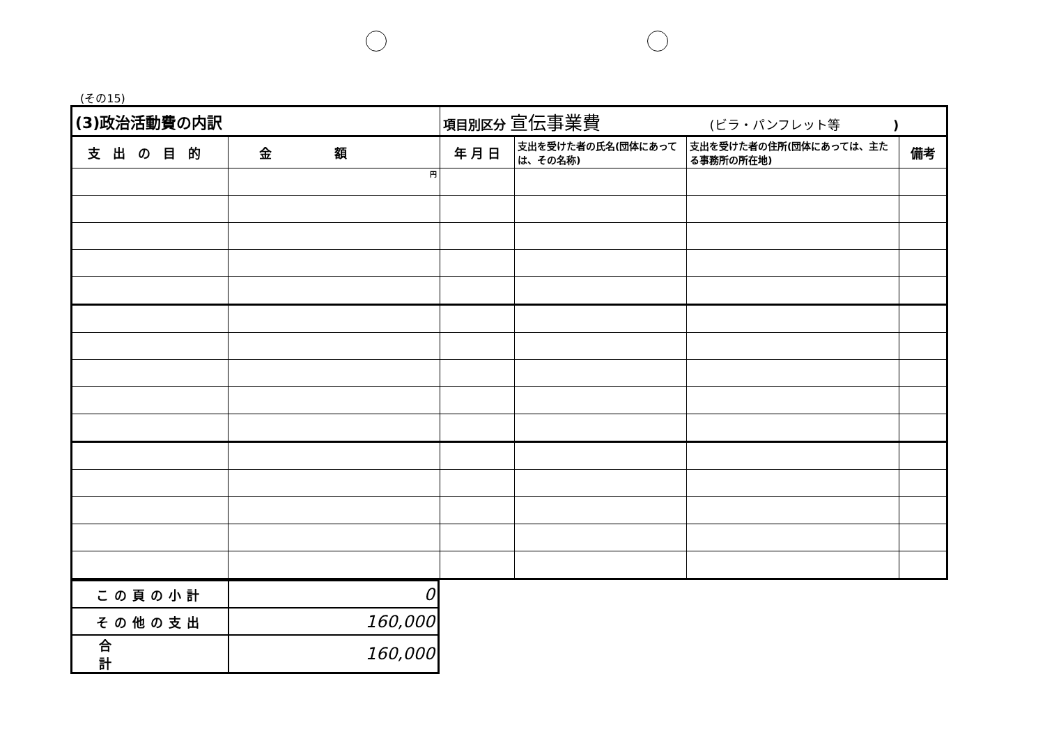(その15)
| (3)政治活動費の内訳 | | 項目別区分 宣伝事業費 (ビラ・パンフレット等 ) | | | |
| 支出の目的 | 金額 | 年 月 日 | 支出を受けた者の氏名(団体にあっては、その名称) | 支出を受けた者の住所(団体にあっては、主たる事務所の所在地) | 備考 |
| | 円 | | | | |
| この頁の小計 | 0 |
| その他の支出 | 160,000 |
| 合計 | 160,000 |